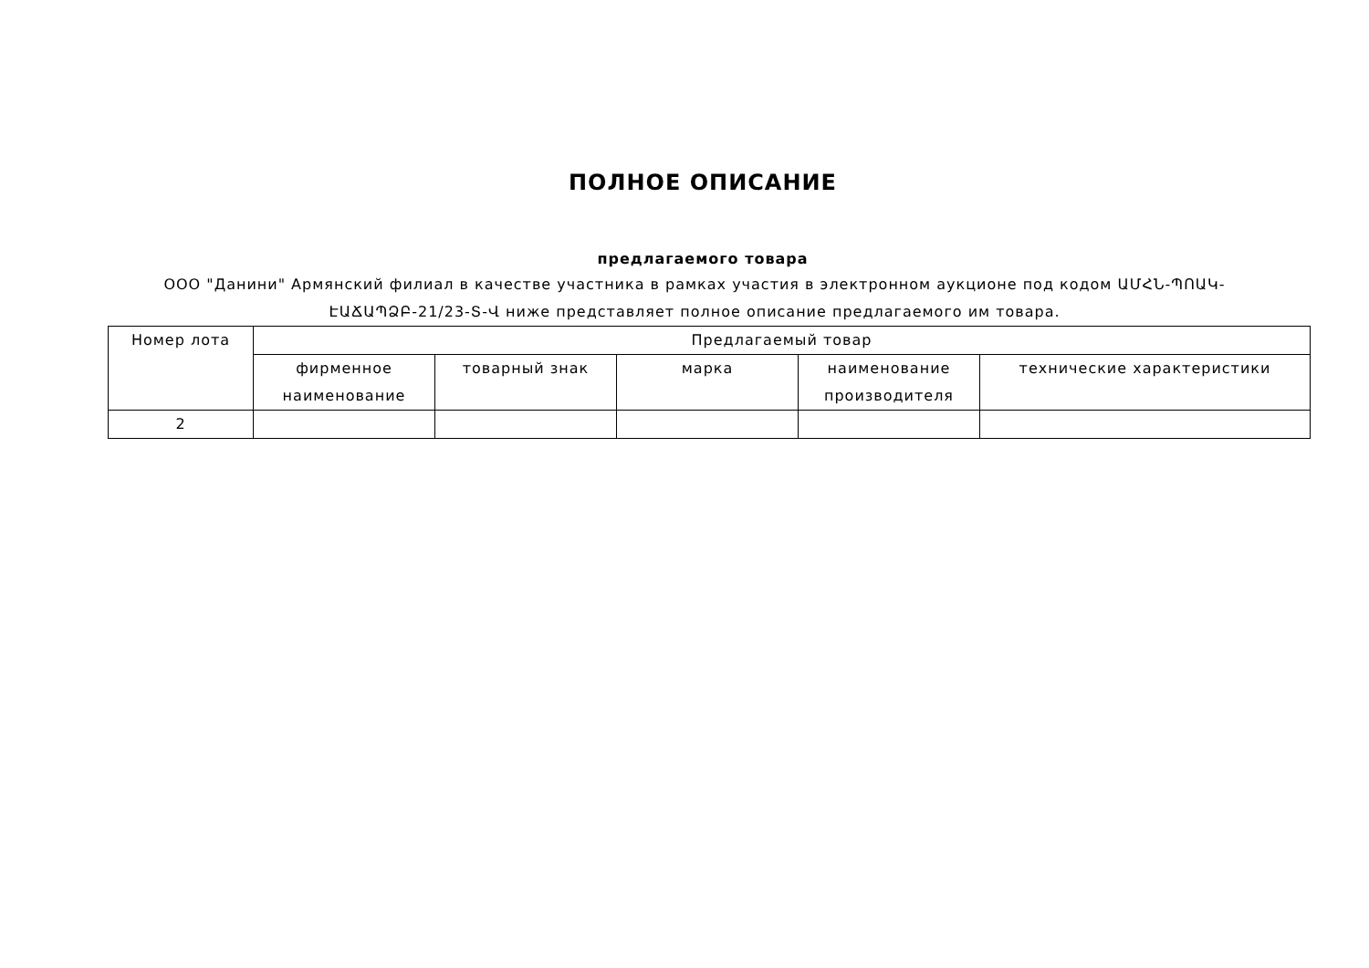ПОЛНОЕ ОПИСАНИЕ
предлагаемого товара
ООО "Данини" Армянский филиал в качестве участника в рамках участия в электронном аукционе под кодом ԱՄՀՆ-ՊՈԱԿ-ԷԱՃԱՊՁԲ-21/23-Տ-Վ ниже представляет полное описание предлагаемого им товара.
| Номер лота | Предлагаемый товар | | | | |
| --- | --- | --- | --- | --- | --- |
| | фирменное наименование | товарный знак | марка | наименование производителя | технические характеристики |
| 2 | | | | | |